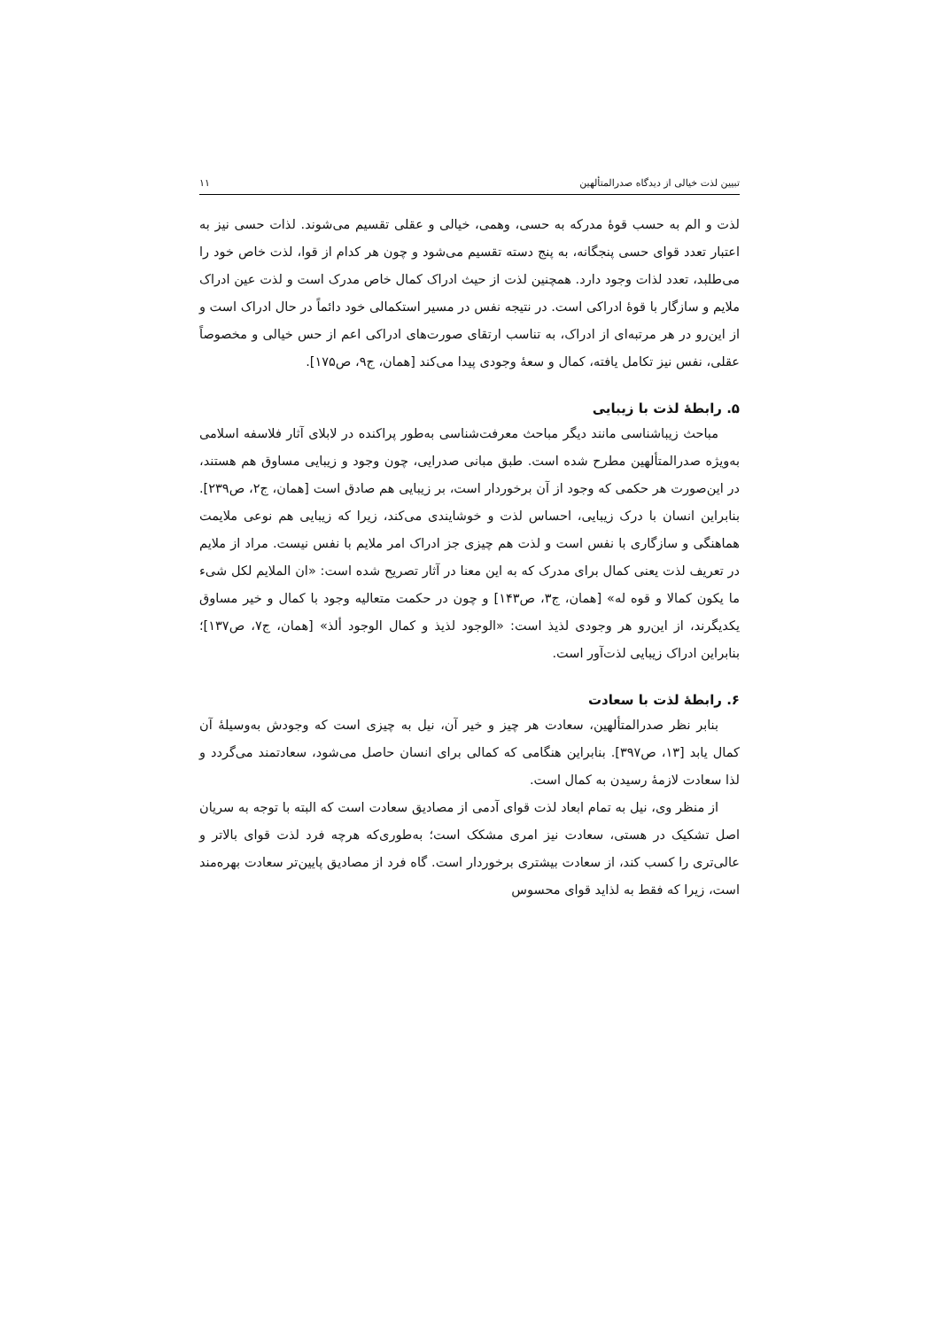تبیین لذت خیالی از دیدگاه صدرالمتألهین ۱۱
لذت و الم به حسب قوۀ مدرکه به حسی، وهمی، خیالی و عقلی تقسیم می‌شوند. لذات حسی نیز به اعتبار تعدد قوای حسی پنجگانه، به پنج دسته تقسیم می‌شود و چون هر کدام از قوا، لذت خاص خود را می‌طلبد، تعدد لذات وجود دارد. همچنین لذت از حیث ادراک کمال خاص مدرک است و لذت عین ادراک ملایم و سازگار با قوۀ ادراکی است. در نتیجه نفس در مسیر استکمالی خود دائماً در حال ادراک است و از این‌رو در هر مرتبه‌ای از ادراک، به تناسب ارتقای صورت‌های ادراکی اعم از حس خیالی و مخصوصاً عقلی، نفس نیز تکامل یافته، کمال و سعۀ وجودی پیدا می‌کند [همان، ج۹، ص۱۷۵].
۵. رابطۀ لذت با زیبایی
مباحث زیباشناسی مانند دیگر مباحث معرفت‌شناسی به‌طور پراکنده در لابلای آثار فلاسفه اسلامی به‌ویژه صدرالمتألهین مطرح شده است. طبق مبانی صدرایی، چون وجود و زیبایی مساوق هم هستند، در این‌صورت هر حکمی که وجود از آن برخوردار است، بر زیبایی هم صادق است [همان، ج۲، ص۲۳۹]. بنابراین انسان با درک زیبایی، احساس لذت و خوشایندی می‌کند، زیرا که زیبایی هم نوعی ملایمت هماهنگی و سازگاری با نفس است و لذت هم چیزی جز ادراک امر ملایم با نفس نیست. مراد از ملایم در تعریف لذت یعنی کمال برای مدرک که به این معنا در آثار تصریح شده است: «ان الملایم لکل شیء ما یکون کمالا و قوه له» [همان، ج۳، ص۱۴۳] و چون در حکمت متعالیه وجود با کمال و خیر مساوق یکدیگرند، از این‌رو هر وجودی لذیذ است: «الوجود لذیذ و کمال الوجود ألذ» [همان، ج۷، ص۱۳۷]؛ بنابراین ادراک زیبایی لذت‌آور است.
۶. رابطۀ لذت با سعادت
بنابر نظر صدرالمتألهین، سعادت هر چیز و خیر آن، نیل به چیزی است که وجودش به‌وسیلۀ آن کمال یابد [۱۳، ص۳۹۷]. بنابراین هنگامی که کمالی برای انسان حاصل می‌شود، سعادتمند می‌گردد و لذا سعادت لازمۀ رسیدن به کمال است.
از منظر وی، نیل به تمام ابعاد لذت قوای آدمی از مصادیق سعادت است که البته با توجه به سریان اصل تشکیک در هستی، سعادت نیز امری مشکک است؛ به‌طوری‌که هرچه فرد لذت قوای بالاتر و عالی‌تری را کسب کند، از سعادت بیشتری برخوردار است. گاه فرد از مصادیق پایین‌تر سعادت بهره‌مند است، زیرا که فقط به لذاید قوای محسوس